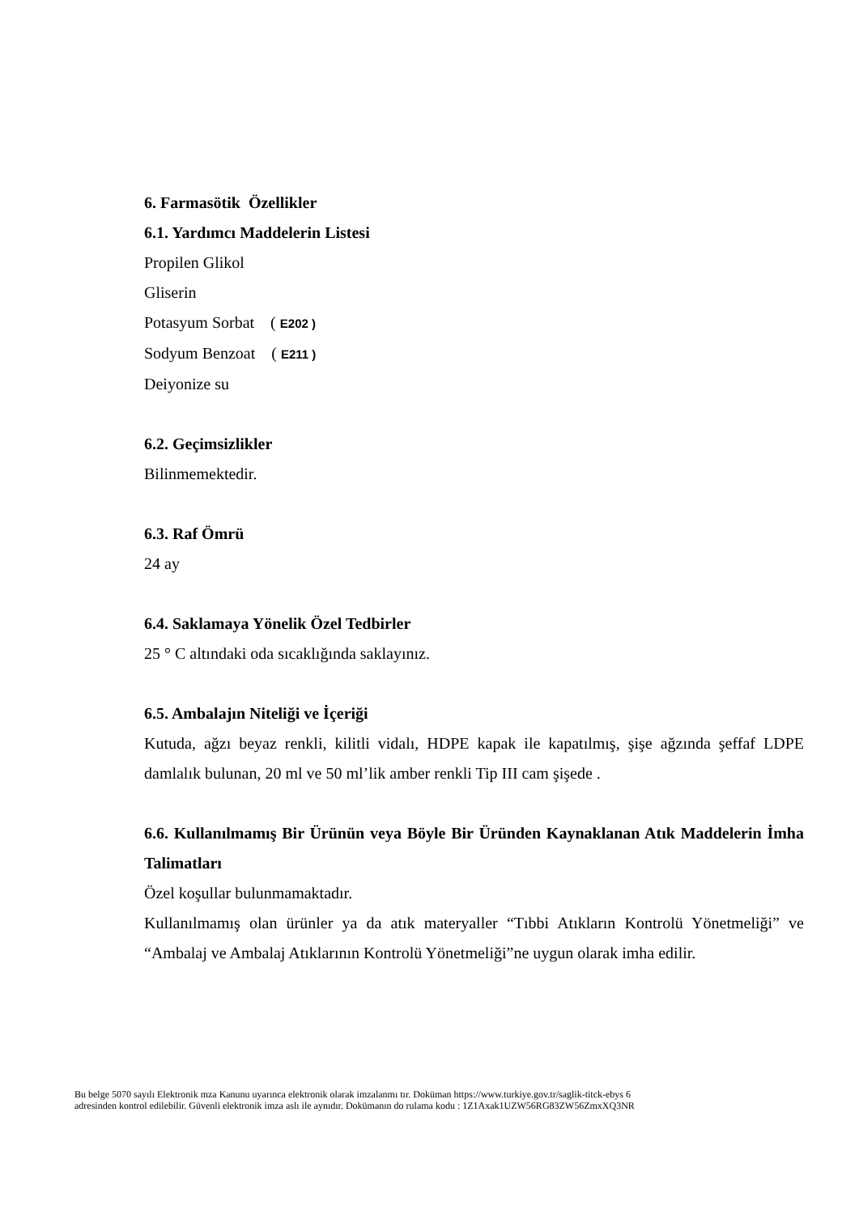6. Farmasötik Özellikler
6.1. Yardımcı Maddelerin Listesi
Propilen Glikol
Gliserin
Potasyum Sorbat ( E202 )
Sodyum Benzoat ( E211 )
Deiyonize su
6.2. Geçimsizlikler
Bilinmemektedir.
6.3. Raf Ömrü
24 ay
6.4. Saklamaya Yönelik Özel Tedbirler
25 ° C altındaki oda sıcaklığında saklayınız.
6.5. Ambalajın Niteliği ve İçeriği
Kutuda, ağzı beyaz renkli, kilitli vidalı, HDPE kapak ile kapatılmış, şişe ağzında şeffaf LDPE damlalık bulunan, 20 ml ve 50 ml’lik amber renkli Tip III cam şişede .
6.6. Kullanılmamış Bir Ürünün veya Böyle Bir Üründen Kaynaklanan Atık Maddelerin İmha Talimatları
Özel koşullar bulunmamaktadır.
Kullanılmamış olan ürünler ya da atık materyaller “Tıbbi Atıkların Kontrolü Yönetmeliği” ve “Ambalaj ve Ambalaj Atıklarının Kontrolü Yönetmeliği”ne uygun olarak imha edilir.
Bu belge 5070 sayılı Elektronik mza Kanunu uyarınca elektronik olarak imzalanmı tır. Doküman https://www.turkiye.gov.tr/saglik-titck-ebys 6
adresinden kontrol edilebilir. Güvenli elektronik imza aslı ile aynıdır. Dokümanın do rulama kodu : 1Z1Axak1UZW56RG83ZW56ZmxXQ3NR